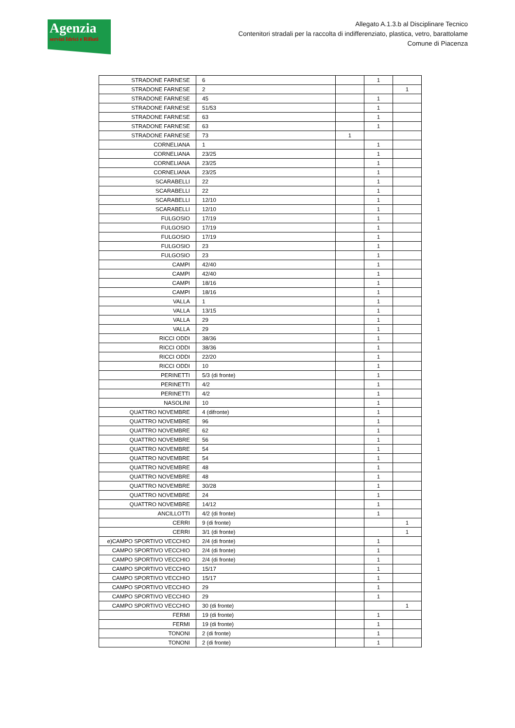Agenzia
servizi Idrici e Rifiuti
Allegato A.1.3.b al Disciplinare Tecnico
Contenitori stradali per la raccolta di indifferenziato, plastica, vetro, barattolame
Comune di Piacenza
| STRADONE FARNESE | 6 | | 1 | |
| STRADONE FARNESE | 2 | | | 1 |
| STRADONE FARNESE | 45 | | 1 | |
| STRADONE FARNESE | 51/53 | | 1 | |
| STRADONE FARNESE | 63 | | 1 | |
| STRADONE FARNESE | 63 | | 1 | |
| STRADONE FARNESE | 73 | 1 | | |
| CORNELIANA | 1 | | 1 | |
| CORNELIANA | 23/25 | | 1 | |
| CORNELIANA | 23/25 | | 1 | |
| CORNELIANA | 23/25 | | 1 | |
| SCARABELLI | 22 | | 1 | |
| SCARABELLI | 22 | | 1 | |
| SCARABELLI | 12/10 | | 1 | |
| SCARABELLI | 12/10 | | 1 | |
| FULGOSIO | 17/19 | | 1 | |
| FULGOSIO | 17/19 | | 1 | |
| FULGOSIO | 17/19 | | 1 | |
| FULGOSIO | 23 | | 1 | |
| FULGOSIO | 23 | | 1 | |
| CAMPI | 42/40 | | 1 | |
| CAMPI | 42/40 | | 1 | |
| CAMPI | 18/16 | | 1 | |
| CAMPI | 18/16 | | 1 | |
| VALLA | 1 | | 1 | |
| VALLA | 13/15 | | 1 | |
| VALLA | 29 | | 1 | |
| VALLA | 29 | | 1 | |
| RICCI ODDI | 38/36 | | 1 | |
| RICCI ODDI | 38/36 | | 1 | |
| RICCI ODDI | 22/20 | | 1 | |
| RICCI ODDI | 10 | | 1 | |
| PERINETTI | 5/3 (di fronte) | | 1 | |
| PERINETTI | 4/2 | | 1 | |
| PERINETTI | 4/2 | | 1 | |
| NASOLINI | 10 | | 1 | |
| QUATTRO NOVEMBRE | 4 (difronte) | | 1 | |
| QUATTRO NOVEMBRE | 96 | | 1 | |
| QUATTRO NOVEMBRE | 62 | | 1 | |
| QUATTRO NOVEMBRE | 56 | | 1 | |
| QUATTRO NOVEMBRE | 54 | | 1 | |
| QUATTRO NOVEMBRE | 54 | | 1 | |
| QUATTRO NOVEMBRE | 48 | | 1 | |
| QUATTRO NOVEMBRE | 48 | | 1 | |
| QUATTRO NOVEMBRE | 30/28 | | 1 | |
| QUATTRO NOVEMBRE | 24 | | 1 | |
| QUATTRO NOVEMBRE | 14/12 | | 1 | |
| ANCILLOTTI | 4/2 (di fronte) | | 1 | |
| CERRI | 9 (di fronte) | | | 1 |
| CERRI | 3/1 (di fronte) | | | 1 |
| e)CAMPO SPORTIVO VECCHIO | 2/4 (di fronte) | | 1 | |
| CAMPO SPORTIVO VECCHIO | 2/4 (di fronte) | | 1 | |
| CAMPO SPORTIVO VECCHIO | 2/4 (di fronte) | | 1 | |
| CAMPO SPORTIVO VECCHIO | 15/17 | | 1 | |
| CAMPO SPORTIVO VECCHIO | 15/17 | | 1 | |
| CAMPO SPORTIVO VECCHIO | 29 | | 1 | |
| CAMPO SPORTIVO VECCHIO | 29 | | 1 | |
| CAMPO SPORTIVO VECCHIO | 30 (di fronte) | | | 1 |
| FERMI | 19 (di fronte) | | 1 | |
| FERMI | 19 (di fronte) | | 1 | |
| TONONI | 2 (di fronte) | | 1 | |
| TONONI | 2 (di fronte) | | 1 | |